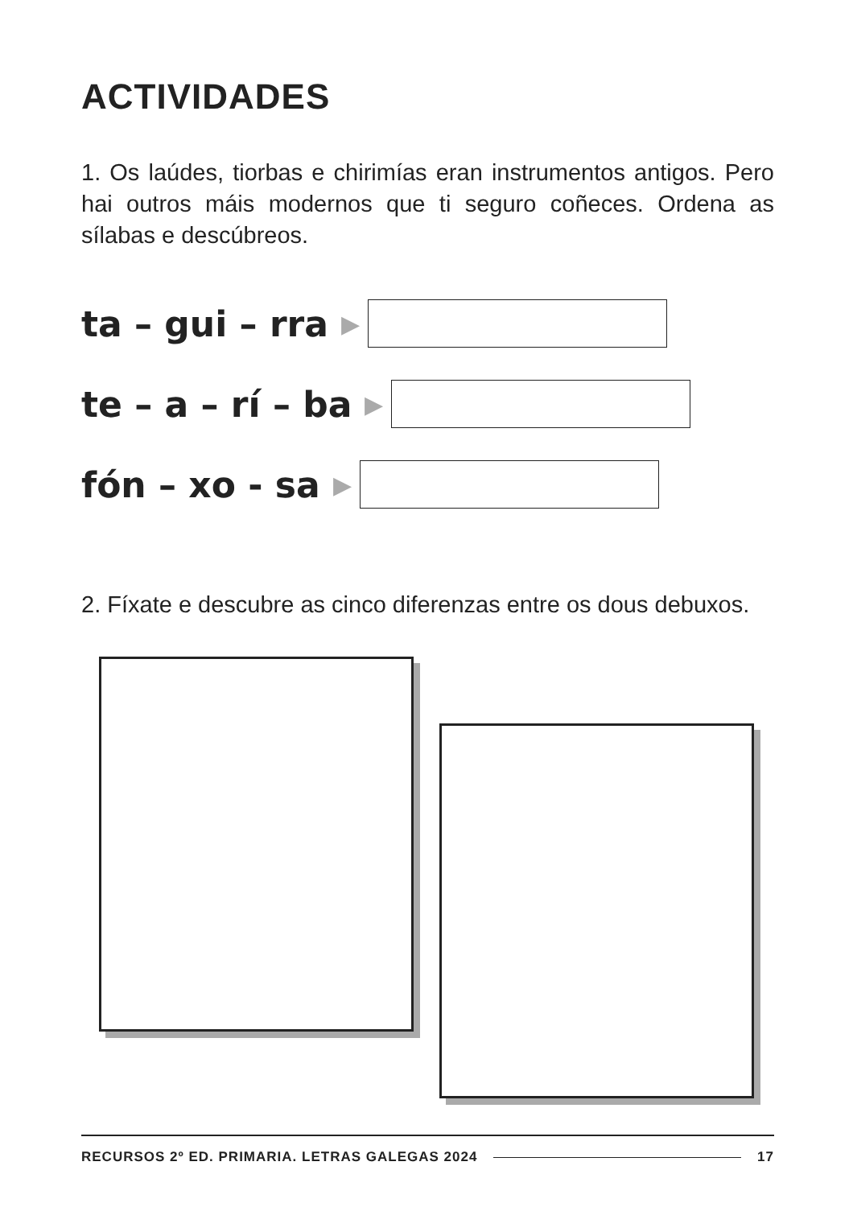ACTIVIDADES
1. Os laúdes, tiorbas e chirimías eran instrumentos antigos. Pero hai outros máis modernos que ti seguro coñeces. Ordena as sílabas e descúbreos.
ta – gui – rra ▶
te – a – rí – ba ▶
fón – xo - sa ▶
2. Fíxate e descubre as cinco diferenzas entre os dous debuxos.
RECURSOS 2º ED. PRIMARIA. LETRAS GALEGAS 2024 17